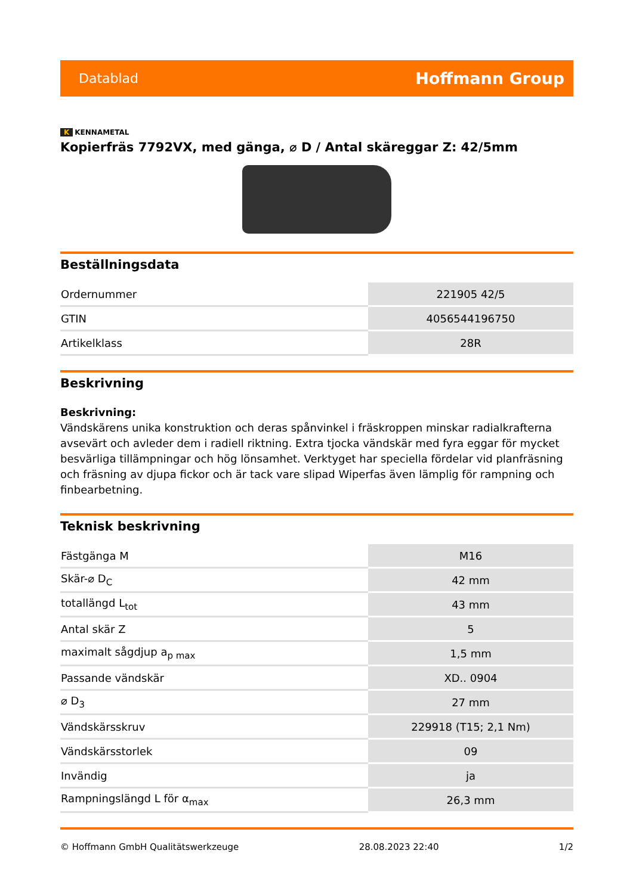Datablad Hoffmann Group
K KENNAMETAL
Kopierfräs 7792VX, med gänga, ⌀ D / Antal skäreggar Z: 42/5mm
Beställningsdata
| Ordernummer | 221905 42/5 |
| GTIN | 4056544196750 |
| Artikelklass | 28R |
Beskrivning
Beskrivning:
Vändskärens unika konstruktion och deras spånvinkel i fräskroppen minskar radialkrafterna avsevärt och avleder dem i radiell riktning. Extra tjocka vändskär med fyra eggar för mycket besvärliga tillämpningar och hög lönsamhet. Verktyget har speciella fördelar vid planfräsning och fräsning av djupa fickor och är tack vare slipad Wiperfas även lämplig för rampning och finbearbetning.
Teknisk beskrivning
| Fästgänga M | M16 |
| Skär-⌀ D<sub>C</sub> | 42 mm |
| totallängd L<sub>tot</sub> | 43 mm |
| Antal skär Z | 5 |
| maximalt sågdjup a<sub>p max</sub> | 1,5 mm |
| Passande vändskär | XD.. 0904 |
| ⌀ D<sub>3</sub> | 27 mm |
| Vändskärsskruv | 229918 (T15; 2,1 Nm) |
| Vändskärsstorlek | 09 |
| Invändig | ja |
| Rampningslängd L för α<sub>max</sub> | 26,3 mm |
© Hoffmann GmbH Qualitätswerkzeuge 28.08.2023 22:40 1/2